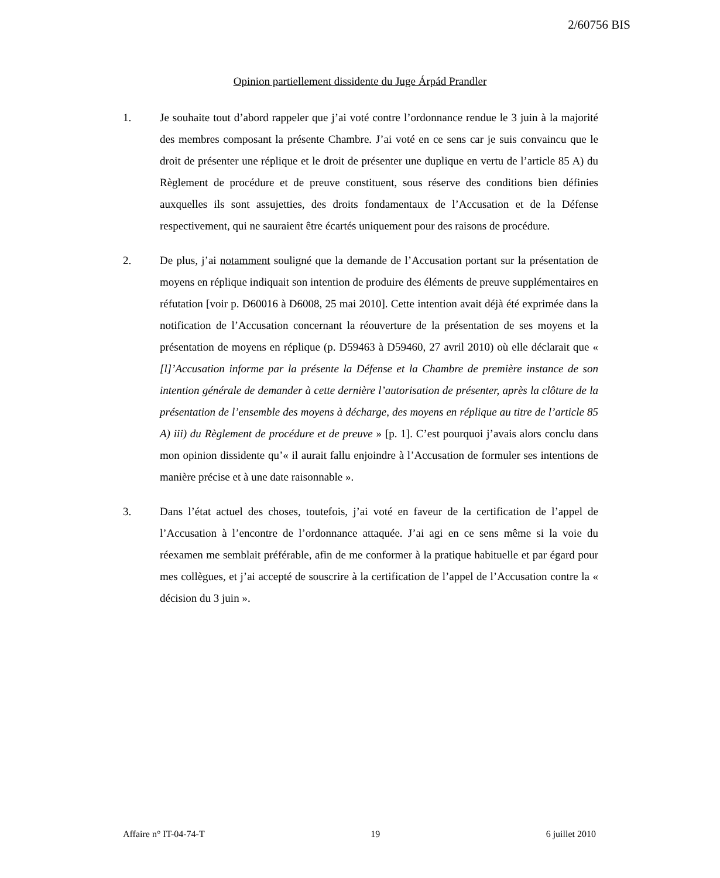2/60756 BIS
Opinion partiellement dissidente du Juge Árpád Prandler
1. Je souhaite tout d’abord rappeler que j’ai voté contre l’ordonnance rendue le 3 juin à la majorité des membres composant la présente Chambre. J’ai voté en ce sens car je suis convaincu que le droit de présenter une réplique et le droit de présenter une duplique en vertu de l’article 85 A) du Règlement de procédure et de preuve constituent, sous réserve des conditions bien définies auxquelles ils sont assujetties, des droits fondamentaux de l’Accusation et de la Défense respectivement, qui ne sauraient être écartés uniquement pour des raisons de procédure.
2. De plus, j’ai notamment souligné que la demande de l’Accusation portant sur la présentation de moyens en réplique indiquait son intention de produire des éléments de preuve supplémentaires en réfutation [voir p. D60016 à D6008, 25 mai 2010]. Cette intention avait déjà été exprimée dans la notification de l’Accusation concernant la réouverture de la présentation de ses moyens et la présentation de moyens en réplique (p. D59463 à D59460, 27 avril 2010) où elle déclarait que « [l]’Accusation informe par la présente la Défense et la Chambre de première instance de son intention générale de demander à cette dernière l’autorisation de présenter, après la clôture de la présentation de l’ensemble des moyens à décharge, des moyens en réplique au titre de l’article 85 A) iii) du Règlement de procédure et de preuve » [p. 1]. C’est pourquoi j’avais alors conclu dans mon opinion dissidente qu’« il aurait fallu enjoindre à l’Accusation de formuler ses intentions de manière précise et à une date raisonnable ».
3. Dans l’état actuel des choses, toutefois, j’ai voté en faveur de la certification de l’appel de l’Accusation à l’encontre de l’ordonnance attaquée. J’ai agi en ce sens même si la voie du réexamen me semblait préférable, afin de me conformer à la pratique habituelle et par égard pour mes collègues, et j’ai accepté de souscrire à la certification de l’appel de l’Accusation contre la « décision du 3 juin ».
Affaire n° IT-04-74-T 19 6 juillet 2010